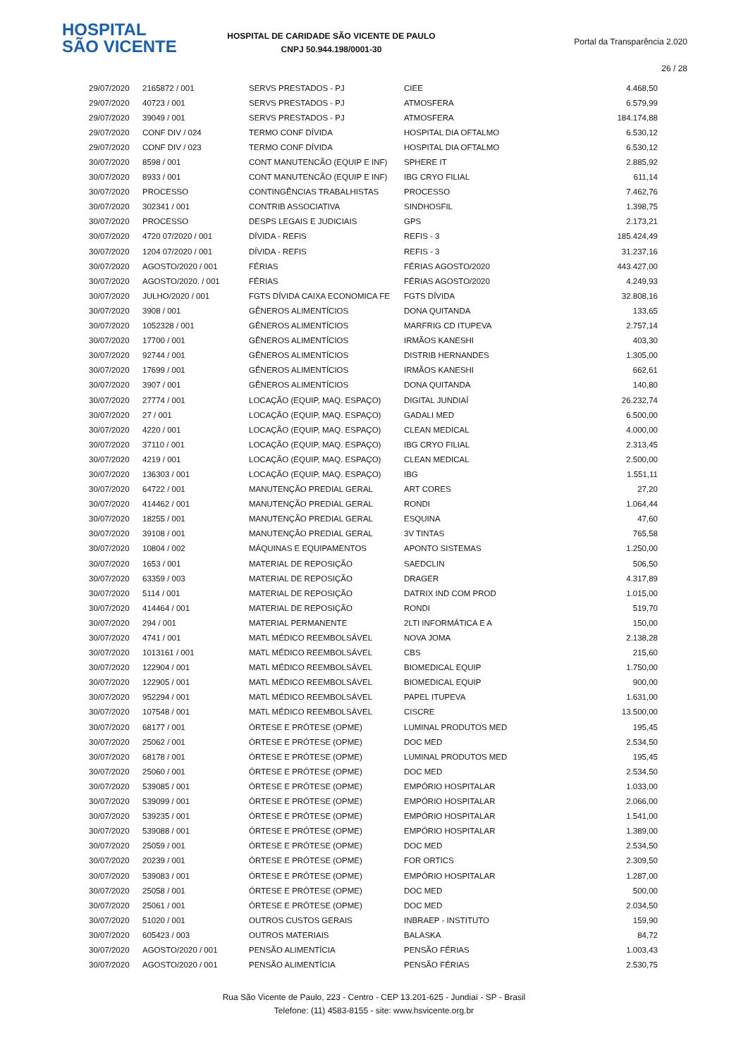HOSPITAL
SÃO VICENTE
HOSPITAL DE CARIDADE SÃO VICENTE DE PAULO
CNPJ 50.944.198/0001-30
Portal da Transparência 2.020
26 / 28
| 29/07/2020 | 2165872 / 001 | SERVS PRESTADOS - PJ | CIEE | 4.468,50 |
| 29/07/2020 | 40723 / 001 | SERVS PRESTADOS - PJ | ATMOSFERA | 6.579,99 |
| 29/07/2020 | 39049 / 001 | SERVS PRESTADOS - PJ | ATMOSFERA | 184.174,88 |
| 29/07/2020 | CONF DIV / 024 | TERMO CONF DÍVIDA | HOSPITAL DIA OFTALMO | 6.530,12 |
| 29/07/2020 | CONF DIV / 023 | TERMO CONF DÍVIDA | HOSPITAL DIA OFTALMO | 6.530,12 |
| 30/07/2020 | 8598 / 001 | CONT MANUTENCÃO (EQUIP E INF) | SPHERE IT | 2.885,92 |
| 30/07/2020 | 8933 / 001 | CONT MANUTENCÃO (EQUIP E INF) | IBG CRYO FILIAL | 611,14 |
| 30/07/2020 | PROCESSO | CONTINGÊNCIAS TRABALHISTAS | PROCESSO | 7.462,76 |
| 30/07/2020 | 302341 / 001 | CONTRIB ASSOCIATIVA | SINDHOSFIL | 1.398,75 |
| 30/07/2020 | PROCESSO | DESPS LEGAIS E JUDICIAIS | GPS | 2.173,21 |
| 30/07/2020 | 4720 07/2020 / 001 | DÍVIDA - REFIS | REFIS - 3 | 185.424,49 |
| 30/07/2020 | 1204 07/2020 / 001 | DÍVIDA - REFIS | REFIS - 3 | 31.237,16 |
| 30/07/2020 | AGOSTO/2020 / 001 | FÉRIAS | FÉRIAS AGOSTO/2020 | 443.427,00 |
| 30/07/2020 | AGOSTO/2020. / 001 | FÉRIAS | FÉRIAS AGOSTO/2020 | 4.249,93 |
| 30/07/2020 | JULHO/2020 / 001 | FGTS DÍVIDA CAIXA ECONOMICA FE | FGTS DÍVIDA | 32.808,16 |
| 30/07/2020 | 3908 / 001 | GÊNEROS ALIMENTÍCIOS | DONA QUITANDA | 133,65 |
| 30/07/2020 | 1052328 / 001 | GÊNEROS ALIMENTÍCIOS | MARFRIG CD ITUPEVA | 2.757,14 |
| 30/07/2020 | 17700 / 001 | GÊNEROS ALIMENTÍCIOS | IRMÃOS KANESHI | 403,30 |
| 30/07/2020 | 92744 / 001 | GÊNEROS ALIMENTÍCIOS | DISTRIB HERNANDES | 1.305,00 |
| 30/07/2020 | 17699 / 001 | GÊNEROS ALIMENTÍCIOS | IRMÃOS KANESHI | 662,61 |
| 30/07/2020 | 3907 / 001 | GÊNEROS ALIMENTÍCIOS | DONA QUITANDA | 140,80 |
| 30/07/2020 | 27774 / 001 | LOCAÇÃO (EQUIP, MAQ. ESPAÇO) | DIGITAL JUNDIAÍ | 26.232,74 |
| 30/07/2020 | 27 / 001 | LOCAÇÃO (EQUIP, MAQ. ESPAÇO) | GADALI MED | 6.500,00 |
| 30/07/2020 | 4220 / 001 | LOCAÇÃO (EQUIP, MAQ. ESPAÇO) | CLEAN MEDICAL | 4.000,00 |
| 30/07/2020 | 37110 / 001 | LOCAÇÃO (EQUIP, MAQ. ESPAÇO) | IBG CRYO FILIAL | 2.313,45 |
| 30/07/2020 | 4219 / 001 | LOCAÇÃO (EQUIP, MAQ. ESPAÇO) | CLEAN MEDICAL | 2.500,00 |
| 30/07/2020 | 136303 / 001 | LOCAÇÃO (EQUIP, MAQ. ESPAÇO) | IBG | 1.551,11 |
| 30/07/2020 | 64722 / 001 | MANUTENÇÃO PREDIAL GERAL | ART CORES | 27,20 |
| 30/07/2020 | 414462 / 001 | MANUTENÇÃO PREDIAL GERAL | RONDI | 1.064,44 |
| 30/07/2020 | 18255 / 001 | MANUTENÇÃO PREDIAL GERAL | ESQUINA | 47,60 |
| 30/07/2020 | 39108 / 001 | MANUTENÇÃO PREDIAL GERAL | 3V TINTAS | 765,58 |
| 30/07/2020 | 10804 / 002 | MÁQUINAS E EQUIPAMENTOS | APONTO SISTEMAS | 1.250,00 |
| 30/07/2020 | 1653 / 001 | MATERIAL DE REPOSIÇÃO | SAEDCLIN | 506,50 |
| 30/07/2020 | 63359 / 003 | MATERIAL DE REPOSIÇÃO | DRAGER | 4.317,89 |
| 30/07/2020 | 5114 / 001 | MATERIAL DE REPOSIÇÃO | DATRIX IND COM PROD | 1.015,00 |
| 30/07/2020 | 414464 / 001 | MATERIAL DE REPOSIÇÃO | RONDI | 519,70 |
| 30/07/2020 | 294 / 001 | MATERIAL PERMANENTE | 2LTI INFORMÁTICA E A | 150,00 |
| 30/07/2020 | 4741 / 001 | MATL MÉDICO REEMBOLSÁVEL | NOVA JOMA | 2.138,28 |
| 30/07/2020 | 1013161 / 001 | MATL MÉDICO REEMBOLSÁVEL | CBS | 215,60 |
| 30/07/2020 | 122904 / 001 | MATL MÉDICO REEMBOLSÁVEL | BIOMEDICAL EQUIP | 1.750,00 |
| 30/07/2020 | 122905 / 001 | MATL MÉDICO REEMBOLSÁVEL | BIOMEDICAL EQUIP | 900,00 |
| 30/07/2020 | 952294 / 001 | MATL MÉDICO REEMBOLSÁVEL | PAPEL ITUPEVA | 1.631,00 |
| 30/07/2020 | 107548 / 001 | MATL MÉDICO REEMBOLSÁVEL | CISCRE | 13.500,00 |
| 30/07/2020 | 68177 / 001 | ÓRTESE E PRÓTESE (OPME) | LUMINAL PRODUTOS MED | 195,45 |
| 30/07/2020 | 25062 / 001 | ÓRTESE E PRÓTESE (OPME) | DOC MED | 2.534,50 |
| 30/07/2020 | 68178 / 001 | ÓRTESE E PRÓTESE (OPME) | LUMINAL PRODUTOS MED | 195,45 |
| 30/07/2020 | 25060 / 001 | ÓRTESE E PRÓTESE (OPME) | DOC MED | 2.534,50 |
| 30/07/2020 | 539085 / 001 | ÓRTESE E PRÓTESE (OPME) | EMPÓRIO HOSPITALAR | 1.033,00 |
| 30/07/2020 | 539099 / 001 | ÓRTESE E PRÓTESE (OPME) | EMPÓRIO HOSPITALAR | 2.066,00 |
| 30/07/2020 | 539235 / 001 | ÓRTESE E PRÓTESE (OPME) | EMPÓRIO HOSPITALAR | 1.541,00 |
| 30/07/2020 | 539088 / 001 | ÓRTESE E PRÓTESE (OPME) | EMPÓRIO HOSPITALAR | 1.389,00 |
| 30/07/2020 | 25059 / 001 | ÓRTESE E PRÓTESE (OPME) | DOC MED | 2.534,50 |
| 30/07/2020 | 20239 / 001 | ÓRTESE E PRÓTESE (OPME) | FOR ORTICS | 2.309,50 |
| 30/07/2020 | 539083 / 001 | ÓRTESE E PRÓTESE (OPME) | EMPÓRIO HOSPITALAR | 1.287,00 |
| 30/07/2020 | 25058 / 001 | ÓRTESE E PRÓTESE (OPME) | DOC MED | 500,00 |
| 30/07/2020 | 25061 / 001 | ÓRTESE E PRÓTESE (OPME) | DOC MED | 2.034,50 |
| 30/07/2020 | 51020 / 001 | OUTROS CUSTOS GERAIS | INBRAEP - INSTITUTO | 159,90 |
| 30/07/2020 | 605423 / 003 | OUTROS MATERIAIS | BALASKA | 84,72 |
| 30/07/2020 | AGOSTO/2020 / 001 | PENSÃO ALIMENTÍCIA | PENSÃO FÉRIAS | 1.003,43 |
| 30/07/2020 | AGOSTO/2020 / 001 | PENSÃO ALIMENTÍCIA | PENSÃO FÉRIAS | 2.530,75 |
Rua São Vicente de Paulo, 223 - Centro - CEP 13.201-625 - Jundiaí - SP - Brasil
Telefone: (11) 4583-8155 - site: www.hsvicente.org.br